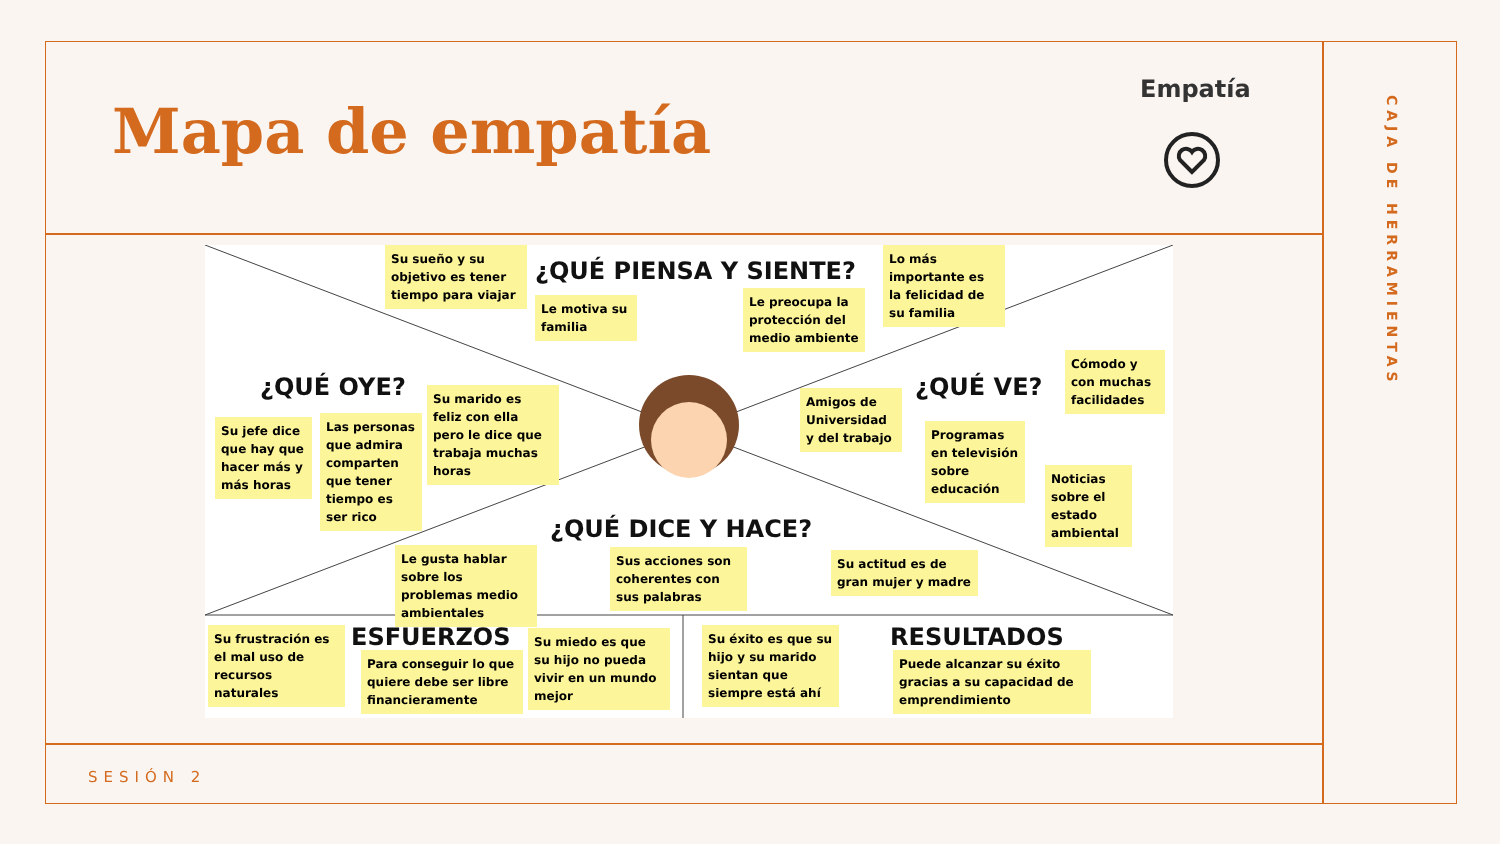Mapa de empatía
Empatía
CAJA DE HERRAMIENTAS
¿QUÉ PIENSA Y SIENTE?
Su sueño y su objetivo es tener tiempo para viajar
Le motiva su familia
Le preocupa la protección del medio ambiente
Lo más importante es la felicidad de su familia
¿QUÉ OYE?
Su jefe dice que hay que hacer más y más horas
Las personas que admira comparten que tener tiempo es ser rico
Su marido es feliz con ella pero le dice que trabaja muchas horas
¿QUÉ VE?
Amigos de Universidad y del trabajo
Programas en televisión sobre educación
Cómodo y con muchas facilidades
Noticias sobre el estado ambiental
¿QUÉ DICE Y HACE?
Le gusta hablar sobre los problemas medio ambientales
Sus acciones son coherentes con sus palabras
Su actitud es de gran mujer y madre
ESFUERZOS
Su frustración es el mal uso de recursos naturales
Para conseguir lo que quiere debe ser libre financieramente
Su miedo es que su hijo no pueda vivir en un mundo mejor
Su éxito es que su hijo y su marido sientan que siempre está ahí
RESULTADOS
Puede alcanzar su éxito gracias a su capacidad de emprendimiento
SESIÓN 2